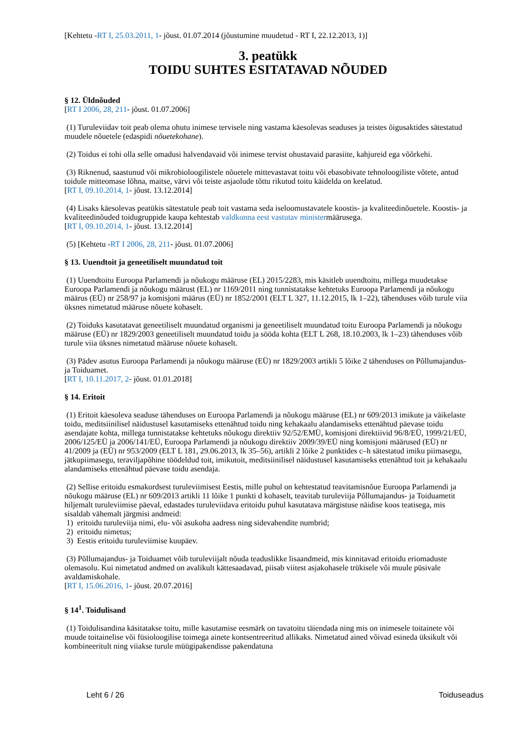[Kehtetu -RT I, 25.03.2011, 1- jõust. 01.07.2014 (jõustumine muudetud - RT I, 22.12.2013, 1)]
3. peatükk
TOIDU SUHTES ESITATAVAD NÕUDED
§ 12. Üldnõuded
[RT I 2006, 28, 211- jõust. 01.07.2006]
(1) Turuleviidav toit peab olema ohutu inimese tervisele ning vastama käesolevas seaduses ja teistes õigusaktides sätestatud muudele nõuetele (edaspidi nõuetekohane).
(2) Toidus ei tohi olla selle omadusi halvendavaid või inimese tervist ohustavaid parasiite, kahjureid ega võõrkehi.
(3) Riknenud, saastunud või mikrobioloogilistele nõuetele mittevastavat toitu või ebasobivate tehnoloogiliste võtete, antud toidule mitteomase lõhna, maitse, värvi või teiste asjaolude tõttu rikutud toitu käidelda on keelatud.
[RT I, 09.10.2014, 1- jõust. 13.12.2014]
(4) Lisaks käesolevas peatükis sätestatule peab toit vastama seda iseloomustavatele koostis- ja kvaliteedinõuetele. Koostis- ja kvaliteedinõuded toidugruppide kaupa kehtestab valdkonna eest vastutav ministermäärusega.
[RT I, 09.10.2014, 1- jõust. 13.12.2014]
(5) [Kehtetu -RT I 2006, 28, 211- jõust. 01.07.2006]
§ 13. Uuendtoit ja geneetiliselt muundatud toit
(1) Uuendtoitu Euroopa Parlamendi ja nõukogu määruse (EL) 2015/2283, mis käsitleb uuendtoitu, millega muudetakse Euroopa Parlamendi ja nõukogu määrust (EL) nr 1169/2011 ning tunnistatakse kehtetuks Euroopa Parlamendi ja nõukogu määrus (EÜ) nr 258/97 ja komisjoni määrus (EÜ) nr 1852/2001 (ELT L 327, 11.12.2015, lk 1–22), tähenduses võib turule viia üksnes nimetatud määruse nõuete kohaselt.
(2) Toiduks kasutatavat geneetiliselt muundatud organismi ja geneetiliselt muundatud toitu Euroopa Parlamendi ja nõukogu määruse (EÜ) nr 1829/2003 geneetiliselt muundatud toidu ja sööda kohta (ELT L 268, 18.10.2003, lk 1–23) tähenduses võib turule viia üksnes nimetatud määruse nõuete kohaselt.
(3) Pädev asutus Euroopa Parlamendi ja nõukogu määruse (EÜ) nr 1829/2003 artikli 5 lõike 2 tähenduses on Põllumajandus- ja Toiduamet.
[RT I, 10.11.2017, 2- jõust. 01.01.2018]
§ 14. Eritoit
(1) Eritoit käesoleva seaduse tähenduses on Euroopa Parlamendi ja nõukogu määruse (EL) nr 609/2013 imikute ja väikelaste toidu, meditsiinilisel näidustusel kasutamiseks ettenähtud toidu ning kehakaalu alandamiseks ettenähtud päevase toidu asendajate kohta, millega tunnistatakse kehtetuks nõukogu direktiiv 92/52/EMÜ, komisjoni direktiivid 96/8/EÜ, 1999/21/EÜ, 2006/125/EÜ ja 2006/141/EÜ, Euroopa Parlamendi ja nõukogu direktiiv 2009/39/EÜ ning komisjoni määrused (EÜ) nr 41/2009 ja (EÜ) nr 953/2009 (ELT L 181, 29.06.2013, lk 35–56), artikli 2 lõike 2 punktides c–h sätestatud imiku piimasegu, jätkupiimasegu, teraviljapõhine töödeldud toit, imikutoit, meditsiinilisel näidustusel kasutamiseks ettenähtud toit ja kehakaalu alandamiseks ettenähtud päevase toidu asendaja.
(2) Sellise eritoidu esmakordsest turuleviimisest Eestis, mille puhul on kehtestatud teavitamisnõue Euroopa Parlamendi ja nõukogu määruse (EL) nr 609/2013 artikli 11 lõike 1 punkti d kohaselt, teavitab turuleviija Põllumajandus- ja Toiduametit hiljemalt turuleviimise päeval, edastades turuleviidava eritoidu puhul kasutatava märgistuse näidise koos teatisega, mis sisaldab vähemalt järgmisi andmeid:
1) eritoidu turuleviija nimi, elu- või asukoha aadress ning sidevahendite numbrid;
2) eritoidu nimetus;
3) Eestis eritoidu turuleviimise kuupäev.
(3) Põllumajandus- ja Toiduamet võib turuleviijalt nõuda teaduslikke lisaandmeid, mis kinnitavad eritoidu eriomaduste olemasolu. Kui nimetatud andmed on avalikult kättesaadavad, piisab viitest asjakohasele trükisele või muule püsivale avaldamiskohale.
[RT I, 15.06.2016, 1- jõust. 20.07.2016]
§ 14<sup>1</sup>. Toidulisand
(1) Toidulisandina käsitatakse toitu, mille kasutamise eesmärk on tavatoitu täiendada ning mis on inimesele toitainete või muude toitainelise või füsioloogilise toimega ainete kontsentreeritud allikaks. Nimetatud ained võivad esineda üksikult või kombineeritult ning viiakse turule müügipakendisse pakendatuna
Leht 6 / 26 Toiduseadus